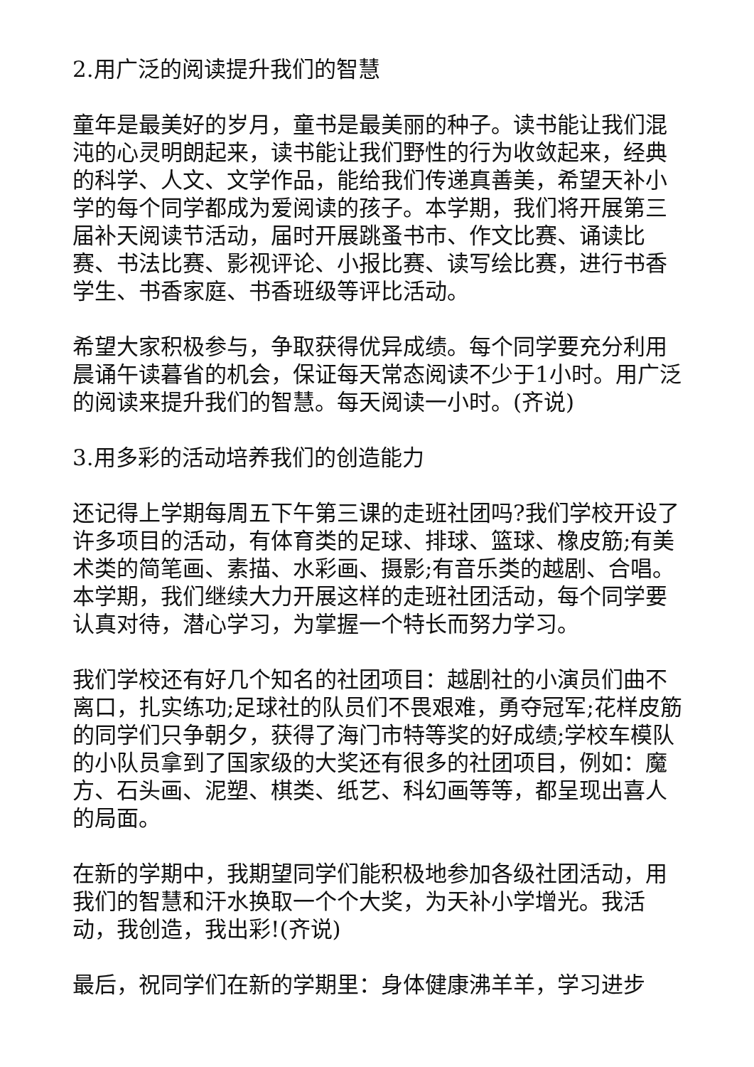2.用广泛的阅读提升我们的智慧
童年是最美好的岁月，童书是最美丽的种子。读书能让我们混沌的心灵明朗起来，读书能让我们野性的行为收敛起来，经典的科学、人文、文学作品，能给我们传递真善美，希望天补小学的每个同学都成为爱阅读的孩子。本学期，我们将开展第三届补天阅读节活动，届时开展跳蚤书市、作文比赛、诵读比赛、书法比赛、影视评论、小报比赛、读写绘比赛，进行书香学生、书香家庭、书香班级等评比活动。
希望大家积极参与，争取获得优异成绩。每个同学要充分利用晨诵午读暮省的机会，保证每天常态阅读不少于1小时。用广泛的阅读来提升我们的智慧。每天阅读一小时。(齐说)
3.用多彩的活动培养我们的创造能力
还记得上学期每周五下午第三课的走班社团吗?我们学校开设了许多项目的活动，有体育类的足球、排球、篮球、橡皮筋;有美术类的简笔画、素描、水彩画、摄影;有音乐类的越剧、合唱。本学期，我们继续大力开展这样的走班社团活动，每个同学要认真对待，潜心学习，为掌握一个特长而努力学习。
我们学校还有好几个知名的社团项目：越剧社的小演员们曲不离口，扎实练功;足球社的队员们不畏艰难，勇夺冠军;花样皮筋的同学们只争朝夕，获得了海门市特等奖的好成绩;学校车模队的小队员拿到了国家级的大奖还有很多的社团项目，例如：魔方、石头画、泥塑、棋类、纸艺、科幻画等等，都呈现出喜人的局面。
在新的学期中，我期望同学们能积极地参加各级社团活动，用我们的智慧和汗水换取一个个大奖，为天补小学增光。我活动，我创造，我出彩!(齐说)
最后，祝同学们在新的学期里：身体健康沸羊羊，学习进步